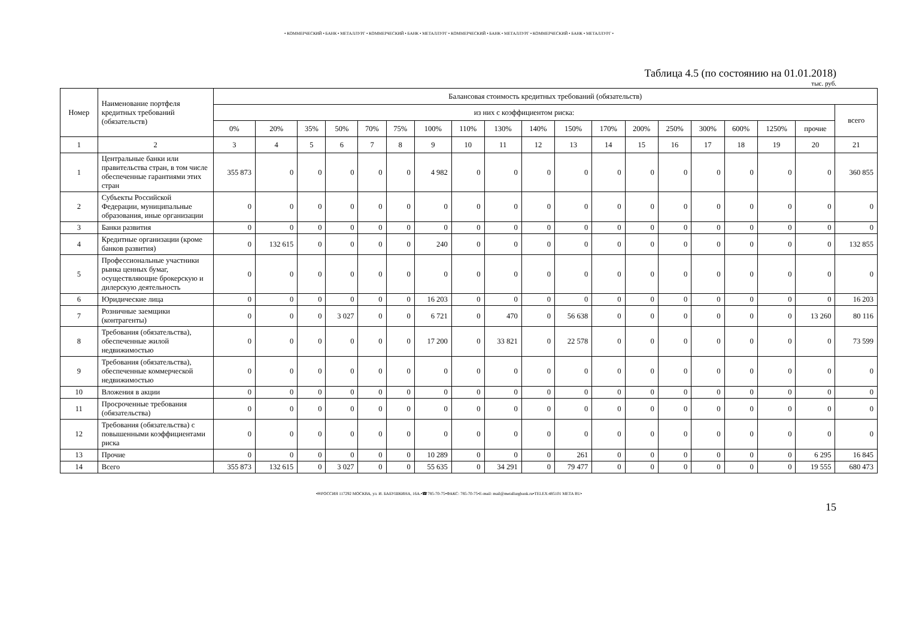• КОММЕРЧЕСКИЙ • БАНК • МЕТАЛЛУРГ • КОММЕРЧЕСКИЙ • БАНК • МЕТАЛЛУРГ • КОММЕРЧЕСКИЙ • БАНК • МЕТАЛЛУРГ • КОММЕРЧЕСКИЙ • БАНК • МЕТАЛЛУРГ •
Таблица 4.5 (по состоянию на 01.01.2018)
тыс. руб.
| Номер | Наименование портфеля кредитных требований (обязательств) | Балансовая стоимость кредитных требований (обязательств) | | | | | | | | | | | | | | | | | | |
| --- | --- | --- | --- | --- | --- | --- | --- | --- | --- | --- | --- | --- | --- | --- | --- | --- | --- | --- | --- | --- |
| | | из них с коэффициентом риска: | | | | | | | | | | | | | | | | | | всего |
| | | 0% | 20% | 35% | 50% | 70% | 75% | 100% | 110% | 130% | 140% | 150% | 170% | 200% | 250% | 300% | 600% | 1250% | прочие | |
| 1 | 2 | 3 | 4 | 5 | 6 | 7 | 8 | 9 | 10 | 11 | 12 | 13 | 14 | 15 | 16 | 17 | 18 | 19 | 20 | 21 |
| 1 | Центральные банки или правительства стран, в том числе обеспеченные гарантиями этих стран | 355 873 | 0 | 0 | 0 | 0 | 0 | 4 982 | 0 | 0 | 0 | 0 | 0 | 0 | 0 | 0 | 0 | 0 | 0 | 360 855 |
| 2 | Субъекты Российской Федерации, муниципальные образования, иные организации | 0 | 0 | 0 | 0 | 0 | 0 | 0 | 0 | 0 | 0 | 0 | 0 | 0 | 0 | 0 | 0 | 0 | 0 | 0 |
| 3 | Банки развития | 0 | 0 | 0 | 0 | 0 | 0 | 0 | 0 | 0 | 0 | 0 | 0 | 0 | 0 | 0 | 0 | 0 | 0 | 0 |
| 4 | Кредитные организации (кроме банков развития) | 0 | 132 615 | 0 | 0 | 0 | 0 | 240 | 0 | 0 | 0 | 0 | 0 | 0 | 0 | 0 | 0 | 0 | 0 | 132 855 |
| 5 | Профессиональные участники рынка ценных бумаг, осуществляющие брокерскую и дилерскую деятельность | 0 | 0 | 0 | 0 | 0 | 0 | 0 | 0 | 0 | 0 | 0 | 0 | 0 | 0 | 0 | 0 | 0 | 0 | 0 |
| 6 | Юридические лица | 0 | 0 | 0 | 0 | 0 | 0 | 16 203 | 0 | 0 | 0 | 0 | 0 | 0 | 0 | 0 | 0 | 0 | 0 | 16 203 |
| 7 | Розничные заемщики (контрагенты) | 0 | 0 | 0 | 3 027 | 0 | 0 | 6 721 | 0 | 470 | 0 | 56 638 | 0 | 0 | 0 | 0 | 0 | 0 | 13 260 | 80 116 |
| 8 | Требования (обязательства), обеспеченные жилой недвижимостью | 0 | 0 | 0 | 0 | 0 | 0 | 17 200 | 0 | 33 821 | 0 | 22 578 | 0 | 0 | 0 | 0 | 0 | 0 | 0 | 73 599 |
| 9 | Требования (обязательства), обеспеченные коммерческой недвижимостью | 0 | 0 | 0 | 0 | 0 | 0 | 0 | 0 | 0 | 0 | 0 | 0 | 0 | 0 | 0 | 0 | 0 | 0 | 0 |
| 10 | Вложения в акции | 0 | 0 | 0 | 0 | 0 | 0 | 0 | 0 | 0 | 0 | 0 | 0 | 0 | 0 | 0 | 0 | 0 | 0 | 0 |
| 11 | Просроченные требования (обязательства) | 0 | 0 | 0 | 0 | 0 | 0 | 0 | 0 | 0 | 0 | 0 | 0 | 0 | 0 | 0 | 0 | 0 | 0 | 0 |
| 12 | Требования (обязательства) с повышенными коэффициентами риска | 0 | 0 | 0 | 0 | 0 | 0 | 0 | 0 | 0 | 0 | 0 | 0 | 0 | 0 | 0 | 0 | 0 | 0 | 0 |
| 13 | Прочие | 0 | 0 | 0 | 0 | 0 | 0 | 10 289 | 0 | 0 | 0 | 261 | 0 | 0 | 0 | 0 | 0 | 0 | 6 295 | 16 845 |
| 14 | Всего | 355 873 | 132 615 | 0 | 3 027 | 0 | 0 | 55 635 | 0 | 34 291 | 0 | 79 477 | 0 | 0 | 0 | 0 | 0 | 0 | 19 555 | 680 473 |
•✉РОССИЯ 117292 МОСКВА, ул. И. БАБУШКИНА, 16А.•☎785-70-75•ФАКС: 785-70-75•E-mail: mail@metallurgbank.ru•TELEX:485101 META RU•
15